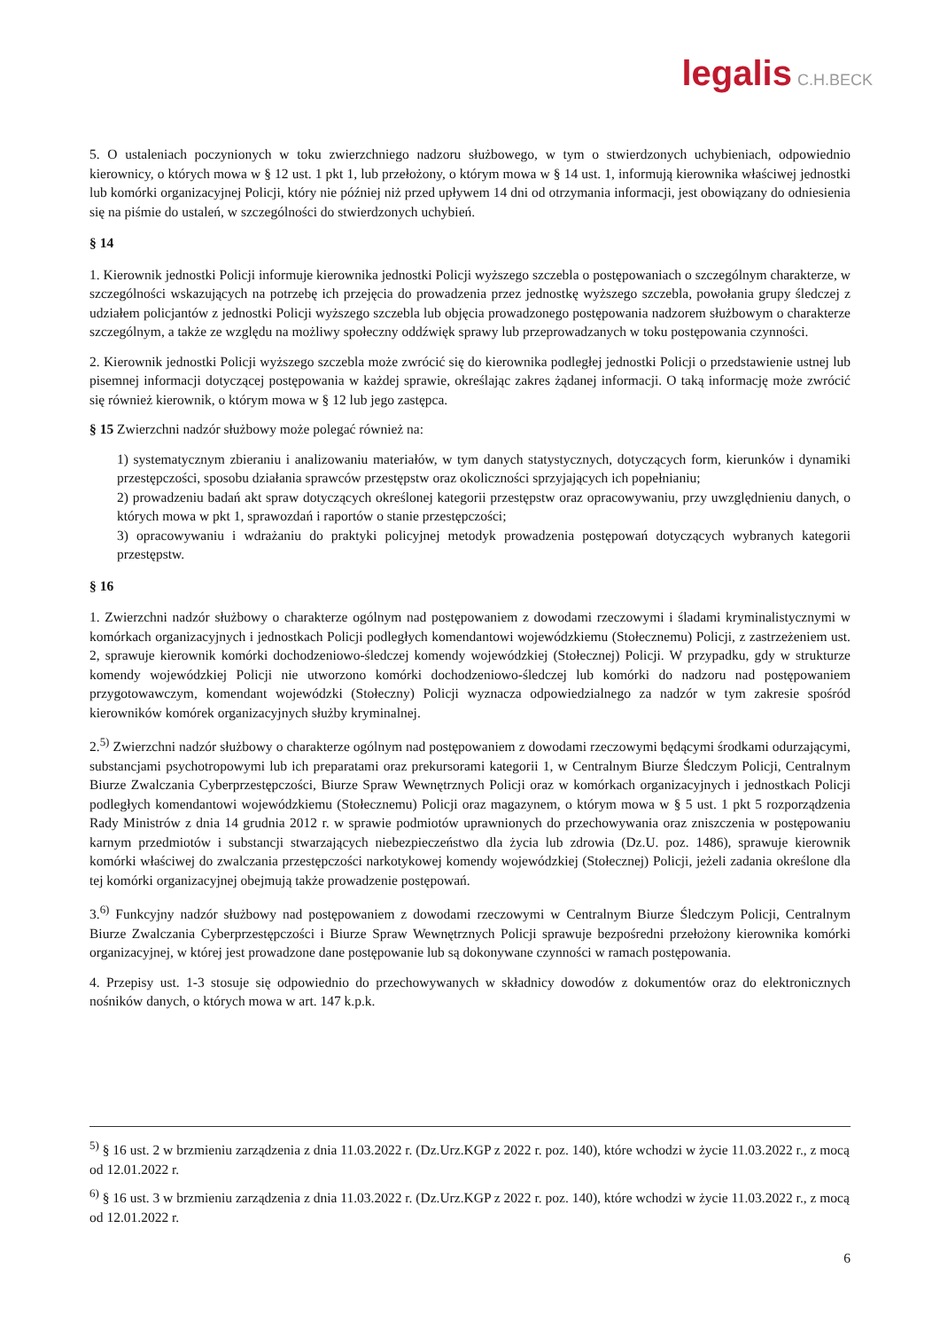legalis C.H.BECK
5. O ustaleniach poczynionych w toku zwierzchniego nadzoru służbowego, w tym o stwierdzonych uchybieniach, odpowiednio kierownicy, o których mowa w § 12 ust. 1 pkt 1, lub przełożony, o którym mowa w § 14 ust. 1, informują kierownika właściwej jednostki lub komórki organizacyjnej Policji, który nie później niż przed upływem 14 dni od otrzymania informacji, jest obowiązany do odniesienia się na piśmie do ustaleń, w szczególności do stwierdzonych uchybień.
§ 14
1. Kierownik jednostki Policji informuje kierownika jednostki Policji wyższego szczebla o postępowaniach o szczególnym charakterze, w szczególności wskazujących na potrzebę ich przejęcia do prowadzenia przez jednostkę wyższego szczebla, powołania grupy śledczej z udziałem policjantów z jednostki Policji wyższego szczebla lub objęcia prowadzonego postępowania nadzorem służbowym o charakterze szczególnym, a także ze względu na możliwy społeczny oddźwięk sprawy lub przeprowadzanych w toku postępowania czynności.
2. Kierownik jednostki Policji wyższego szczebla może zwrócić się do kierownika podległej jednostki Policji o przedstawienie ustnej lub pisemnej informacji dotyczącej postępowania w każdej sprawie, określając zakres żądanej informacji. O taką informację może zwrócić się również kierownik, o którym mowa w § 12 lub jego zastępca.
§ 15 Zwierzchni nadzór służbowy może polegać również na:
1) systematycznym zbieraniu i analizowaniu materiałów, w tym danych statystycznych, dotyczących form, kierunków i dynamiki przestępczości, sposobu działania sprawców przestępstw oraz okoliczności sprzyjających ich popełnianiu;
2) prowadzeniu badań akt spraw dotyczących określonej kategorii przestępstw oraz opracowywaniu, przy uwzględnieniu danych, o których mowa w pkt 1, sprawozdań i raportów o stanie przestępczości;
3) opracowywaniu i wdrażaniu do praktyki policyjnej metodyk prowadzenia postępowań dotyczących wybranych kategorii przestępstw.
§ 16
1. Zwierzchni nadzór służbowy o charakterze ogólnym nad postępowaniem z dowodami rzeczowymi i śladami kryminalistycznymi w komórkach organizacyjnych i jednostkach Policji podległych komendantowi wojewódzkiemu (Stołecznemu) Policji, z zastrzeżeniem ust. 2, sprawuje kierownik komórki dochodzeniowo-śledczej komendy wojewódzkiej (Stołecznej) Policji. W przypadku, gdy w strukturze komendy wojewódzkiej Policji nie utworzono komórki dochodzeniowo-śledczej lub komórki do nadzoru nad postępowaniem przygotowawczym, komendant wojewódzki (Stołeczny) Policji wyznacza odpowiedzialnego za nadzór w tym zakresie spośród kierowników komórek organizacyjnych służby kryminalnej.
2.<sup>5)</sup> Zwierzchni nadzór służbowy o charakterze ogólnym nad postępowaniem z dowodami rzeczowymi będącymi środkami odurzającymi, substancjami psychotropowymi lub ich preparatami oraz prekursorami kategorii 1, w Centralnym Biurze Śledczym Policji, Centralnym Biurze Zwalczania Cyberprzestępczości, Biurze Spraw Wewnętrznych Policji oraz w komórkach organizacyjnych i jednostkach Policji podległych komendantowi wojewódzkiemu (Stołecznemu) Policji oraz magazynem, o którym mowa w § 5 ust. 1 pkt 5 rozporządzenia Rady Ministrów z dnia 14 grudnia 2012 r. w sprawie podmiotów uprawnionych do przechowywania oraz zniszczenia w postępowaniu karnym przedmiotów i substancji stwarzających niebezpieczeństwo dla życia lub zdrowia (Dz.U. poz. 1486), sprawuje kierownik komórki właściwej do zwalczania przestępczości narkotykowej komendy wojewódzkiej (Stołecznej) Policji, jeżeli zadania określone dla tej komórki organizacyjnej obejmują także prowadzenie postępowań.
3.<sup>6)</sup> Funkcyjny nadzór służbowy nad postępowaniem z dowodami rzeczowymi w Centralnym Biurze Śledczym Policji, Centralnym Biurze Zwalczania Cyberprzestępczości i Biurze Spraw Wewnętrznych Policji sprawuje bezpośredni przełożony kierownika komórki organizacyjnej, w której jest prowadzone dane postępowanie lub są dokonywane czynności w ramach postępowania.
4. Przepisy ust. 1-3 stosuje się odpowiednio do przechowywanych w składnicy dowodów z dokumentów oraz do elektronicznych nośników danych, o których mowa w art. 147 k.p.k.
<sup>5)</sup> § 16 ust. 2 w brzmieniu zarządzenia z dnia 11.03.2022 r. (Dz.Urz.KGP z 2022 r. poz. 140), które wchodzi w życie 11.03.2022 r., z mocą od 12.01.2022 r.
<sup>6)</sup> § 16 ust. 3 w brzmieniu zarządzenia z dnia 11.03.2022 r. (Dz.Urz.KGP z 2022 r. poz. 140), które wchodzi w życie 11.03.2022 r., z mocą od 12.01.2022 r.
6